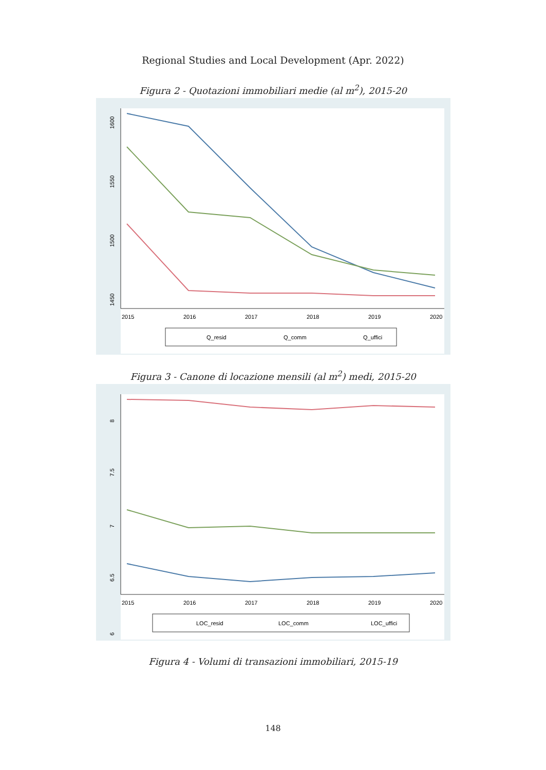Regional Studies and Local Development (Apr. 2022)
Figura 2 - Quotazioni immobiliari medie (al m<sup>2</sup>), 2015-20
1600
1550
1500
1450
2015
2016
2017
2018
2019
2020
Q_resid
Q_comm
Q_uffici
Figura 3 - Canone di locazione mensili (al m<sup>2</sup>) medi, 2015-20
8
7.5
7
6.5
6
2015
2016
2017
2018
2019
2020
LOC_resid
LOC_comm
LOC_uffici
Figura 4 - Volumi di transazioni immobiliari, 2015-19
148